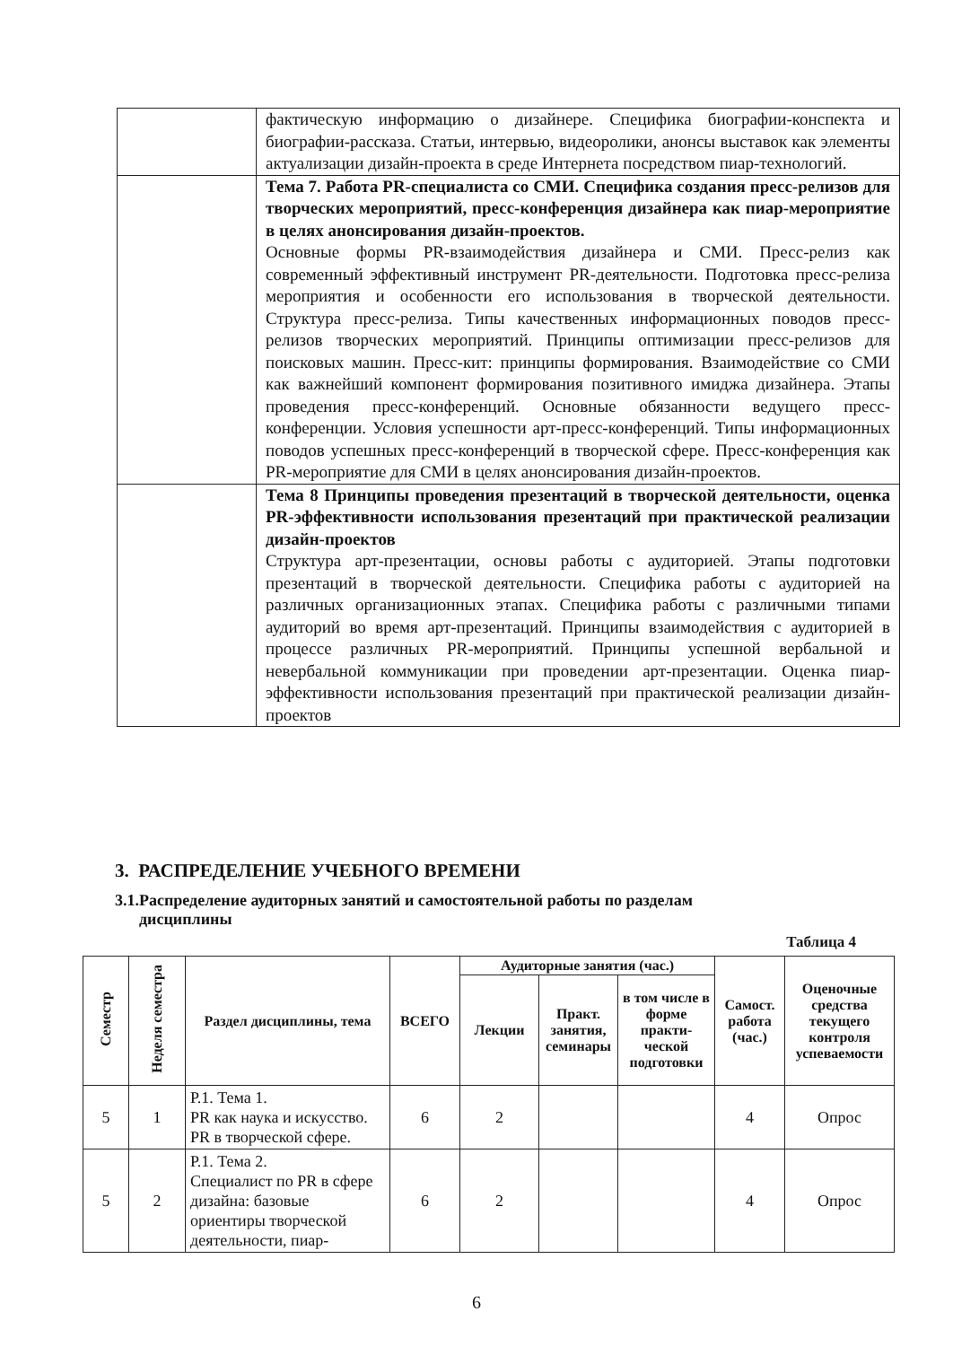| | фактическую информацию о дизайнере. Специфика биографии-конспекта и биографии-рассказа. Статьи, интервью, видеоролики, анонсы выставок как элементы актуализации дизайн-проекта в среде Интернета посредством пиар-технологий. |
| | Тема 7. Работа PR-специалиста со СМИ. Специфика создания пресс-релизов для творческих мероприятий, пресс-конференция дизайнера как пиар-мероприятие в целях анонсирования дизайн-проектов. Основные формы PR-взаимодействия дизайнера и СМИ. Пресс-релиз как современный эффективный инструмент PR-деятельности. Подготовка пресс-релиза мероприятия и особенности его использования в творческой деятельности. Структура пресс-релиза. Типы качественных информационных поводов пресс-релизов творческих мероприятий. Принципы оптимизации пресс-релизов для поисковых машин. Пресс-кит: принципы формирования. Взаимодействие со СМИ как важнейший компонент формирования позитивного имиджа дизайнера. Этапы проведения пресс-конференций. Основные обязанности ведущего пресс-конференции. Условия успешности арт-пресс-конференций. Типы информационных поводов успешных пресс-конференций в творческой сфере. Пресс-конференция как PR-мероприятие для СМИ в целях анонсирования дизайн-проектов. |
| | Тема 8 Принципы проведения презентаций в творческой деятельности, оценка PR-эффективности использования презентаций при практической реализации дизайн-проектов Структура арт-презентации, основы работы с аудиторией. Этапы подготовки презентаций в творческой деятельности. Специфика работы с аудиторией на различных организационных этапах. Специфика работы с различными типами аудиторий во время арт-презентаций. Принципы взаимодействия с аудиторией в процессе различных PR-мероприятий. Принципы успешной вербальной и невербальной коммуникации при проведении арт-презентации. Оценка пиар-эффективности использования презентаций при практической реализации дизайн-проектов |
3. РАСПРЕДЕЛЕНИЕ УЧЕБНОГО ВРЕМЕНИ
3.1.Распределение аудиторных занятий и самостоятельной работы по разделам
дисциплины
Таблица 4
| Семестр | Неделя семестра | Раздел дисциплины, тема | ВСЕГО | Аудиторные занятия (час.) | | | Самост. работа (час.) | Оценочные средства текущего контроля успеваемости |
| --- | --- | --- | --- | --- | --- | --- | --- | --- |
| | | | | Лекции | Практ. занятия, семинары | в том числе в форме практи-ческой подготовки | | |
| 5 | 1 | Р.1. Тема 1. PR как наука и искусство. PR в творческой сфере. | 6 | 2 | | | 4 | Опрос |
| 5 | 2 | Р.1. Тема 2. Специалист по PR в сфере дизайна: базовые ориентиры творческой деятельности, пиар- | 6 | 2 | | | 4 | Опрос |
6